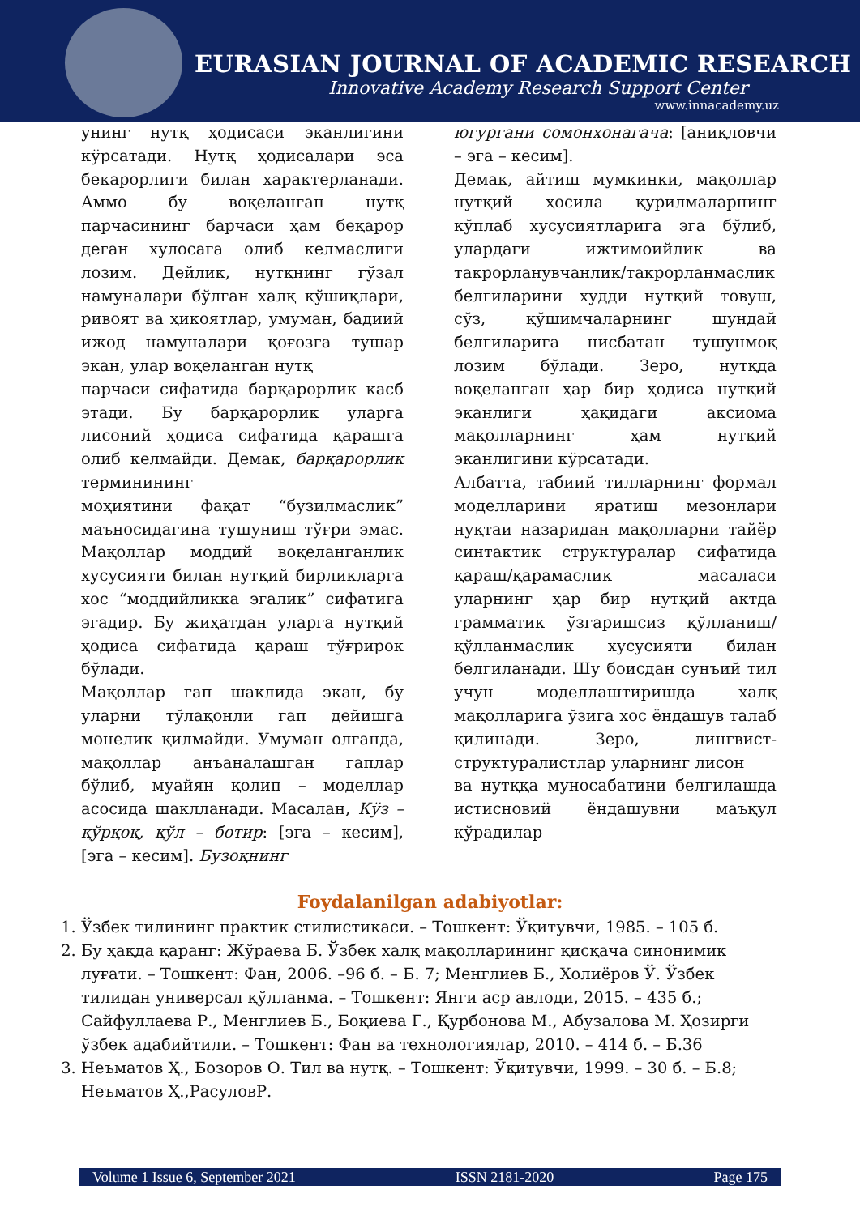EURASIAN JOURNAL OF ACADEMIC RESEARCH
Innovative Academy Research Support Center
www.innacademy.uz
унинг нутқ ҳодисаси эканлигини кўрсатади. Нутқ ҳодисалари эса бекарорлиги билан характерланади. Аммо бу воқеланган нутқ парчасининг барчаси ҳам беқарор деган хулосага олиб келмаслиги лозим. Дейлик, нутқнинг гўзал намуналари бўлган халқ қўшиқлари, ривоят ва ҳикоятлар, умуман, бадиий ижод намуналари қоғозга тушар экан, улар воқеланган нутқ
парчаси сифатида барқарорлик касб этади. Бу барқарорлик уларга лисоний ҳодиса сифатида қарашга олиб келмайди. Демак, барқарорлик терминининг
моҳиятини фақат “бузилмаслик” маъносидагина тушуниш тўғри эмас. Мақоллар моддий воқеланганлик хусусияти билан нутқий бирликларга хос “моддийликка эгалик” сифатига эгадир. Бу жиҳатдан уларга нутқий ҳодиса сифатида қараш тўғрирок бўлади.
Мақоллар гап шаклида экан, бу уларни тўлақонли гап дейишга монелик қилмайди. Умуман олганда, мақоллар анъаналашган гаплар бўлиб, муайян қолип – моделлар асосида шаклланади. Масалан, Кўз – қўрқоқ, қўл – ботир: [эга – кесим], [эга – кесим]. Бузоқнинг
югургани сомонхонагача: [аниқловчи – эга – кесим].
Демак, айтиш мумкинки, мақоллар нутқий ҳосила қурилмаларнинг кўплаб хусусиятларига эга бўлиб, улардаги ижтимоийлик ва такрорланувчанлик/такрорланмаслик белгиларини худди нутқий товуш, сўз, қўшимчаларнинг шундай белгиларига нисбатан тушунмоқ лозим бўлади. Зеро, нутқда воқеланган ҳар бир ҳодиса нутқий эканлиги ҳақидаги аксиома мақолларнинг ҳам нутқий эканлигини кўрсатади.
Албатта, табиий тилларнинг формал моделларини яратиш мезонлари нуқтаи назаридан мақолларни тайёр синтактик структуралар сифатида қараш/қарамаслик масаласи уларнинг ҳар бир нутқий актда грамматик ўзгаришсиз қўлланиш/қўлланмаслик хусусияти билан белгиланади. Шу боисдан сунъий тил учун моделлаштиришда халқ мақолларига ўзига хос ёндашув талаб қилинади. Зеро, лингвист-структуралистлар уларнинг лисон
ва нутққа муносабатини белгилашда истисновий ёндашувни маъқул кўрадилар
Foydalanilgan adabiyotlar:
1. Ўзбек тилининг практик стилистикаси. – Тошкент: Ўқитувчи, 1985. – 105 б.
2. Бу ҳақда қаранг: Жўраева Б. Ўзбек халқ мақолларининг қисқача синонимик луғати. – Тошкент: Фан, 2006. –96 б. – Б. 7; Менглиев Б., Холиёров Ў. Ўзбек тилидан универсал қўлланма. – Тошкент: Янги аср авлоди, 2015. – 435 б.; Сайфуллаева Р., Менглиев Б., Боқиева Г., Қурбонова М., Абузалова М. Ҳозирги ўзбек адабийтили. – Тошкент: Фан ва технологиялар, 2010. – 414 б. – Б.36
3. Неъматов Ҳ., Бозоров О. Тил ва нутқ. – Тошкент: Ўқитувчи, 1999. – 30 б. – Б.8; Неъматов Ҳ.,РасуловР.
Volume 1 Issue 6, September 2021 ISSN 2181-2020 Page 175